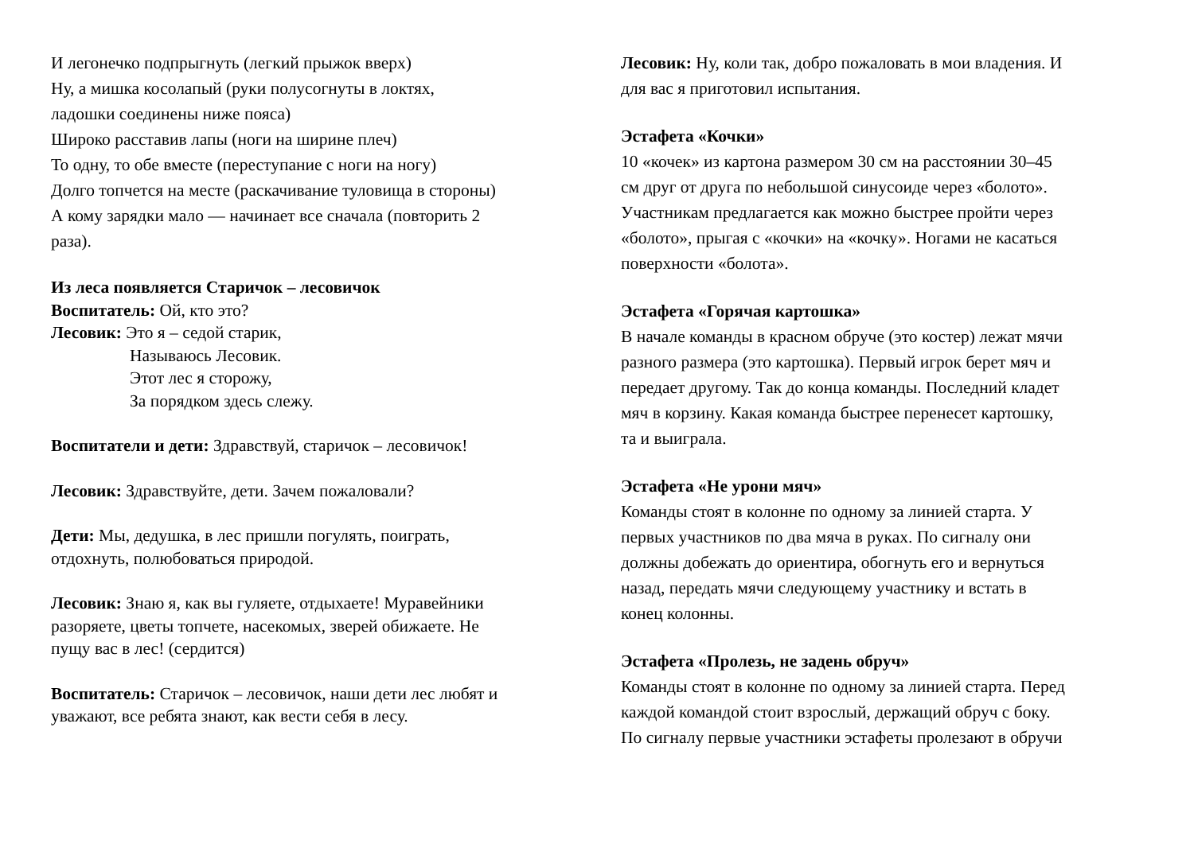И легонечко подпрыгнуть (легкий прыжок вверх)
Ну, а мишка косолапый (руки полусогнуты в локтях,
ладошки соединены ниже пояса)
Широко расставив лапы (ноги на ширине плеч)
То одну, то обе вместе (переступание с ноги на ногу)
Долго топчется на месте (раскачивание туловища в стороны)
А кому зарядки мало — начинает все сначала (повторить 2
раза).
Из леса появляется Старичок – лесовичок
Воспитатель: Ой, кто это?
Лесовик: Это я – седой старик,
Называюсь Лесовик.
Этот лес я сторожу,
За порядком здесь слежу.
Воспитатели и дети: Здравствуй, старичок – лесовичок!
Лесовик: Здравствуйте, дети. Зачем пожаловали?
Дети: Мы, дедушка, в лес пришли погулять, поиграть,
отдохнуть, полюбоваться природой.
Лесовик: Знаю я, как вы гуляете, отдыхаете! Муравейники
разоряете, цветы топчете, насекомых, зверей обижаете. Не
пущу вас в лес! (сердится)
Воспитатель: Старичок – лесовичок, наши дети лес любят и
уважают, все ребята знают, как вести себя в лесу.
Лесовик: Ну, коли так, добро пожаловать в мои владения. И
для вас я приготовил испытания.
Эстафета «Кочки»
10 «кочек» из картона размером 30 см на расстоянии 30–45
см друг от друга по небольшой синусоиде через «болото».
Участникам предлагается как можно быстрее пройти через
«болото», прыгая с «кочки» на «кочку». Ногами не касаться
поверхности «болота».
Эстафета «Горячая картошка»
В начале команды в красном обруче (это костер) лежат мячи
разного размера (это картошка). Первый игрок берет мяч и
передает другому. Так до конца команды. Последний кладет
мяч в корзину. Какая команда быстрее перенесет картошку,
та и выиграла.
Эстафета «Не урони мяч»
Команды стоят в колонне по одному за линией старта. У
первых участников по два мяча в руках. По сигналу они
должны добежать до ориентира, обогнуть его и вернуться
назад, передать мячи следующему участнику и встать в
конец колонны.
Эстафета «Пролезь, не задень обруч»
Команды стоят в колонне по одному за линией старта. Перед
каждой командой стоит взрослый, держащий обруч с боку.
По сигналу первые участники эстафеты пролезают в обручи